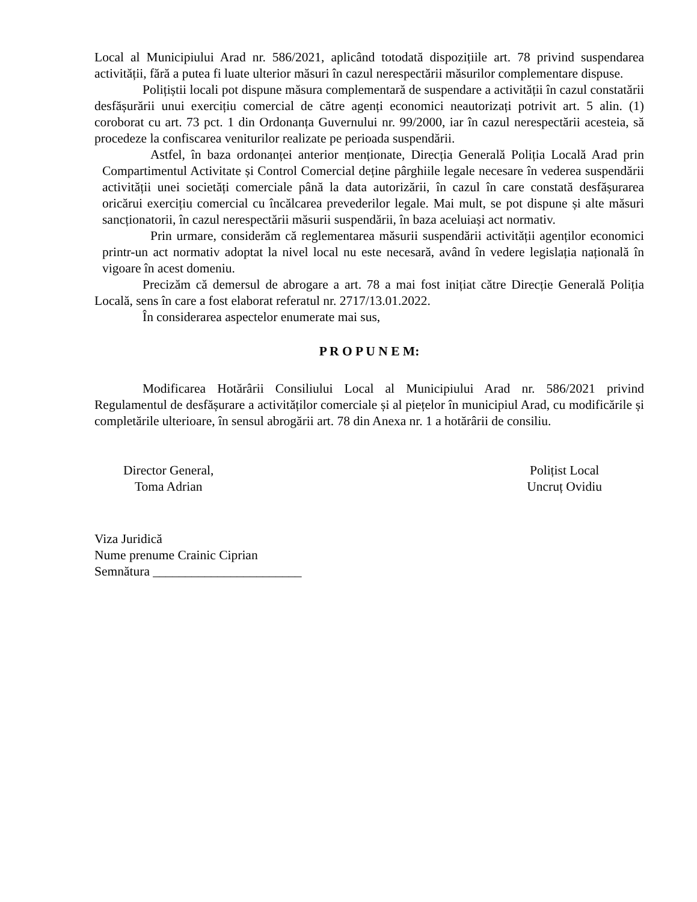Local al Municipiului Arad nr. 586/2021, aplicând totodată dispozițiile art. 78 privind suspendarea activității, fără a putea fi luate ulterior măsuri în cazul nerespectării măsurilor complementare dispuse.
Polițiștii locali pot dispune măsura complementară de suspendare a activității în cazul constatării desfășurării unui exercițiu comercial de către agenți economici neautorizați potrivit art. 5 alin. (1) coroborat cu art. 73 pct. 1 din Ordonanța Guvernului nr. 99/2000, iar în cazul nerespectării acesteia, să procedeze la confiscarea veniturilor realizate pe perioada suspendării.
Astfel, în baza ordonanței anterior menționate, Direcția Generală Poliția Locală Arad prin Compartimentul Activitate și Control Comercial deține pârghiile legale necesare în vederea suspendării activității unei societăți comerciale până la data autorizării, în cazul în care constată desfășurarea oricărui exercițiu comercial cu încălcarea prevederilor legale. Mai mult, se pot dispune și alte măsuri sancționatorii, în cazul nerespectării măsurii suspendării, în baza aceluiași act normativ.
Prin urmare, considerăm că reglementarea măsurii suspendării activității agenților economici printr-un act normativ adoptat la nivel local nu este necesară, având în vedere legislația națională în vigoare în acest domeniu.
Precizăm că demersul de abrogare a art. 78 a mai fost inițiat către Direcție Generală Poliția Locală, sens în care a fost elaborat referatul nr. 2717/13.01.2022.
În considerarea aspectelor enumerate mai sus,
P R O P U N E M:
Modificarea Hotărârii Consiliului Local al Municipiului Arad nr. 586/2021 privind Regulamentul de desfășurare a activităților comerciale și al piețelor în municipiul Arad, cu modificările și completările ulterioare, în sensul abrogării art. 78 din Anexa nr. 1 a hotărârii de consiliu.
Director General,
Toma Adrian
Polițist Local
Uncruț Ovidiu
Viza Juridică
Nume prenume Crainic Ciprian
Semnătura _______________________